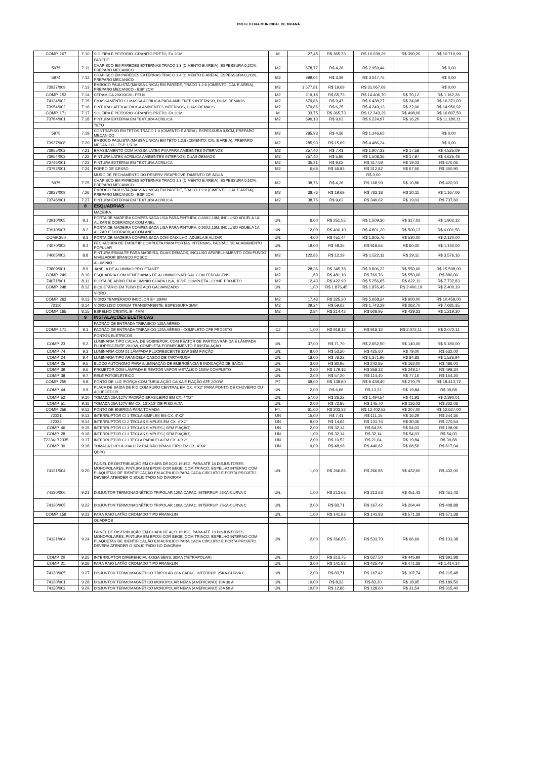PREFEITURA MUNICIPAL DE MUANÁ
| COMP. 167 | 7.10 | SOLEIRA E PEITORIO -GRANITO PRETO, E= 2CM | M | 27,45 | R$ 365,73 | R$ 10.039,29 | R$ 390,20 | R$ 10.710,99 |
| | | PAREDE | | | | | | |
| 5975 | 7.11 | CHAPISCO EM PAREDES EXTERNAS TRACO 1:3 (CIMENTO E AREIA), ESPESSURA 0,2CM, PREPARO MECANICO | M2 | 678,77 | R$ 4,36 | R$ 2.959,44 | | R$ 0,00 |
| 5974 | 7.12 | CHAPISCO EM PAREDES EXTERNAS TRACO 1:4 (CIMENTO E AREIA), ESPESSURA 0,2CM, PREPARO MECANICO | M2 | 899,04 | R$ 3,39 | R$ 3.047,75 | | R$ 0,00 |
| 73927/009 | 7.13 | EMBOCO PAULISTA (MASSA ÚNICA) EM PAREDE, TRACO 1:2:8 (CIMENTO, CAL E AREIA), PREPARO MECANICO - ESP 2CM | M2 | 1.577,81 | R$ 19,69 | R$ 31.067,08 | | R$ 0,00 |
| COMP. 152 | 7.14 | CERAMICA 20X20CM - PEI III | M2 | 219,18 | R$ 65,73 | R$ 14.406,70 | R$ 70,12 | R$ 1.162,26 |
| 74134/002 | 7.15 | EMASSAMENTO C/ MASSA ACRILICA PARA AMBIENTES INTERNSO, DUAS DEMAOS | M2 | 679,86 | R$ 9,47 | R$ 6.438,27 | R$ 24,08 | R$ 16.371,03 |
| 73954/002 | 7.16 | PINTURA LATEX ACRILICA AMBIENTES INTERNOS, DUAS DEMAOS | M2 | 679,86 | R$ 6,25 | R$ 4.249,13 | R$ 22,00 | R$ 14.956,92 |
| COMP. 171 | 7.17 | SOLEIRA E PEITORIO -GRANITO PRETO, E= 2CM | M | 33,75 | R$ 365,73 | R$ 12.343,39 | R$ 498,00 | R$ 16.807,50 |
| 73764/001 | 7.18 | PINTURA EXTERNA EM TEXTURA ACRILICA | M2 | 690,13 | R$ 9,02 | R$ 6.224,97 | R$ 16,20 | R$ 11.180,11 |
| | | TETO | | | | | | |
| 5975 | 7.19 | CONTRAPISO EM TETOS TRACO 1:3 (CIMENTO E AREIA), ESPESSURA 0,5CM, PREPARO MECANICO | M2 | 285,93 | R$ 4,36 | R$ 1.246,65 | | R$ 0,00 |
| 73927/008 | 7.20 | EMBOCO PAULISTA (MASSA ÚNICA) EM TETO 1:2:8 (CIMENTO, CAL E AREIA), PREPARO MECANICO - ESP 1,5CM | M2 | 285,93 | R$ 15,69 | R$ 4.486,24 | | R$ 0,00 |
| 73955/002 | 7.21 | EMASSAMENTO COM MASSA LATEX PVA PARA AMBIENTES INTERNOS | M2 | 257,40 | R$ 7,41 | R$ 1.907,33 | R$ 17,58 | R$ 4.525,09 |
| 73954/002 | 7.22 | PINTURA LATEX ACRILICA AMBIENTES INTERNOS, DUAS DEMAOS | M2 | 257,40 | R$ 5,86 | R$ 1.508,36 | R$ 17,97 | R$ 4.625,48 |
| 73746/001 | 7.23 | PINTURA EXTERNA EM TEXTURA ACRILICA | M2 | 35,21 | R$ 9,02 | R$ 317,59 | R$ 19,03 | R$ 670,05 |
| 73792/001 | 7.24 | FORRO DE GESSO | M2 | 6,68 | R$ 46,83 | R$ 312,82 | R$ 67,50 | R$ 450,90 |
| | | MURO DE FECHAMENTO DO RESERV. REAPROVEITAMENTO DE ÁGUA | | | | R$ 0,00 | | |
| 5975 | 7.25 | CHAPISCO EM PAREDES EXTERNAS TRACO 1:3 (CIMENTO E AREIA), ESPESSURA 0,5CM, PREPARO MECANICO | M2 | 38,76 | R$ 4,36 | R$ 168,99 | R$ 10,86 | R$ 420,93 |
| 73927/009 | 7.26 | EMBOCO PAULISTA (MASSA ÚNICA) EM PAREDE, TRACO 1:2:8 (CIMENTO, CAL E AREIA), PREPARO MECANICO - ESP 2CM | M2 | 38,76 | R$ 19,69 | R$ 763,18 | R$ 30,11 | R$ 1.167,06 |
| 73746/001 | 7.27 | PINTURA EXTERNA EM TEXTURA ACRILICA | M2 | 38,76 | R$ 9,02 | R$ 349,62 | R$ 19,03 | R$ 737,60 |
| | 8 | ESQUADRIAS | | | | | | |
| | | MADEIRA | | | | | | |
| 73910/005 | 8.1 | PORTA DE MADEIRA COMPENSADA LISA PARA PINTURA, 0,80X2,10M, INCLUSO ADUELA 1A, ALIZAR E DOBRADIÇA COM ANEL | UN. | 6,00 | R$ 251,55 | R$ 1.509,30 | R$ 317,02 | R$ 1.902,12 |
| 73910/007 | 8.2 | PORTA DE MADEIRA COMPENSADA LISA PARA PINTURA, 0,90X2,10M, INCLUSO ADUELA 1A, ALIZAR E DOBRADIÇA COM ANEL | UN. | 12,00 | R$ 400,10 | R$ 4.801,20 | R$ 500,13 | R$ 6.001,56 |
| COMP.250 | 8.3 | PORTA DE MADEIRA COMPENSADA COM CAIXILHO, ADUELA E ALIZAR | UN. | 4,00 | R$ 451,44 | R$ 1.805,76 | R$ 530,00 | R$ 2.120,00 |
| 74070/003 | 8.4 | FECHADURA DE EMBUTIR COMPLETA PARA PORTAS INTERNAS, PADRÃO DE ACABAMENTO POPULAR | UN. | 19,00 | R$ 48,35 | R$ 918,65 | R$ 60,00 | R$ 1.140,00 |
| 74065/002 | 8.8 | PINTURA ESMALTE PARA MADEIRA, DUAS DEMAOS, INCLUSO APARELHAMENTO COM FUNDO NIVELADOR BRANCO FOSCO | M2 | 122,85 | R$ 12,39 | R$ 1.522,11 | R$ 29,11 | R$ 3.576,16 |
| | | ALUMÍNIO | | | | | | |
| 73809/001 | 8.9 | JANELA DE ALUMINIO PROJETANTE | M2 | 28,36 | R$ 345,78 | R$ 9.806,32 | R$ 550,00 | R$ 15.598,00 |
| COMP. 249 | 8.10 | ESQUADRIA COM VENEZIANAS DE ALUMINIO NATURAL COM FERRAGENS | M2 | 1,60 | R$ 481,10 | R$ 769,76 | R$ 550,00 | R$ 880,00 |
| 74071/001 | 8.11 | PORTA DE ABRIR EM ALUMINIO CHAPA LISA, 1F/2F, COMPLETA - CONF. PROJETO | M2 | 12,43 | R$ 422,90 | R$ 5.256,65 | R$ 622,11 | R$ 7.732,83 |
| COMP. 248 | 8.12 | BICILETÁRIO EM TUBO DE AÇO GALVANIZADO | UN. | 1,00 | R$ 1.876,45 | R$ 1.876,45 | R$ 2.400,19 | R$ 2.400,19 |
| | | VIDRO | | | | | | |
| COMP. 263 | 8.13 | VIDRO TEMPERADO INCOLOR E= 10MM | M2 | 17,43 | R$ 325,20 | R$ 5.668,24 | R$ 600,00 | R$ 10.458,00 |
| 72116 | 8.14 | VIDRO LISO COMUM TRANSPARENTE, ESPESSURA 3MM | M2 | 29,24 | R$ 59,62 | R$ 1.743,29 | R$ 262,70 | R$ 7.681,35 |
| COMP. 165 | 8.15 | ESPELHO CRISTAL E= 4MM | M2 | 2,84 | R$ 214,42 | R$ 608,95 | R$ 429,33 | R$ 1.219,30 |
| | 9 | INSTALAÇÕES ELÉTRICAS | | | | | | |
| | | PADRÃO DE ENTRADA TRIFASICO 125A AÉREO | | | | | | |
| COMP. 171 | 9.1 | PADRÃO DE ENTRADA TRIFÁSICO 125A AÉREO - COMPLETO CFE PROJETO | CJ | 1,00 | R$ 918,12 | R$ 918,12 | R$ 2.072,11 | R$ 2.072,11 |
| | | PONTOS ELÉTRICOS | | | | | | |
| COMP. 23 | 9.2 | LUMINARIA TIPO CALHA, DE SOBREPOR, COM REATOR DE PARTIDA RÁPIDA E LÂMPADA FLUORESCENTE 2X20W, COMPLETA-FORNECIMENTO E INSTALAÇÃO | UN. | 37,00 | R$ 71,70 | R$ 2.652,90 | R$ 140,00 | R$ 5.180,00 |
| COMP. 74 | 9.3 | LUMINARIA COM 01 LÂMPADA FLUORESCENTE 32W SEM FIAÇÃO | UN. | 8,00 | R$ 53,20 | R$ 425,60 | R$ 79,00 | R$ 632,00 |
| COMP. 24 | 9.4 | LUMINARIA TIPO ARANDELA-CASCO DE TARTARUGA | UN. | 18,00 | R$ 76,22 | R$ 1.371,96 | R$ 84,83 | R$ 1.526,94 |
| COMP. 25 | 9.5 | BLOCO AUTONOMO PARA ILUMINAÇÃO DE EMERGÊNCIA E INDICAÇÃO DE SAÍDA | UN. | 3,00 | R$ 80,95 | R$ 242,85 | R$ 162,00 | R$ 486,00 |
| COMP. 39 | 9.6 | PROJETOR COM LÂMPADA E REATOR VAPOR METÁLICO 150W COMPLETO | UN. | 2,00 | R$ 179,16 | R$ 358,32 | R$ 249,17 | R$ 498,34 |
| COMP. 38 | 9.7 | RELÉ FOTOELÉTRICO | UN. | 2,00 | R$ 57,20 | R$ 114,40 | R$ 77,10 | R$ 154,20 |
| COMP. 255 | 9.8 | PONTO DE LUZ /FORÇA COM TUBULAÇÃO CAIXA E FIAÇÃO ATÉ 2OOW | PT | 68,00 | R$ 138,80 | R$ 9.438,40 | R$ 270,79 | R$ 18.413,72 |
| COMP. 44 | 9.9 | PLACA DE SAÍDA DE FIO COM FURO CENTRAL EM CX. 4"X2" PARA PONTO DE CHUVEIRO OU AQUECEDOR | UN. | 2,00 | R$ 6,66 | R$ 13,32 | R$ 19,84 | R$ 39,68 |
| COMP. 52 | 9.10 | TOMADA 20A/127V PADRÃO BRASILEIRO EM CX. 4"X2" | UN. | 57,00 | R$ 26,22 | R$ 1.494,54 | R$ 41,93 | R$ 2.390,01 |
| COMP. 51 | 9.11 | TOMADA 20A/127V EM CX. 10"X10" DE PISO ALTA | UN. | 2,00 | R$ 72,85 | R$ 145,70 | R$ 116,03 | R$ 232,06 |
| COMP. 256 | 9.12 | PONTO DE ENERGIA PARA TOMADA | PT. | 61,00 | R$ 203,32 | R$ 12.402,52 | R$ 207,00 | R$ 12.627,00 |
| 72331 | 9.13 | INTERRUPTOR C/ 1 TECLA SIMPLES EM CX. 4"X2" | UN | 15,00 | R$ 7,41 | R$ 111,15 | R$ 16,29 | R$ 244,35 |
| 72332 | 9.14 | INTERRUPTOR C/ 2 TECLAS SIMPLES EM CX. 4"X2" | UN | 9,00 | R$ 14,64 | R$ 131,76 | R$ 30,06 | R$ 270,54 |
| COMP. 46 | 9.15 | INTERRUPTOR C/ 3 TECLAS SIMPLES ( SEM FIAÇÃO) | UN | 2,00 | R$ 32,14 | R$ 64,28 | R$ 54,03 | R$ 108,06 |
| COMP. 28 | 9.16 | INTERRUPTOR C/ 3 TECLAS SIMPLES ( SEM FIAÇÃO) | UN | 1,00 | R$ 32,14 | R$ 32,14 | R$ 54,03 | R$ 54,03 |
| 72334+72335 | 9.17 | INTERRUPTOR C/ 1 TECLA PARALELA EM CX. 4"X2" | UN | 2,00 | R$ 10,52 | R$ 21,04 | R$ 19,84 | R$ 39,68 |
| COMP. 30 | 9.18 | TOMADA DUPLA 20A/127V PADRÃO BRASILEIRO EM CX. 4"X4" | UN | 9,00 | R$ 48,98 | R$ 440,82 | R$ 68,56 | R$ 617,04 |
| | | QDPG | | | | | | |
| 74131/004 | 9.20 | PAINEL DE DISTRIBUIÇÃO EM CHAPA DE AÇO 16USG, PARA ATÉ 18 DISJUNTORES MONOPOLARES, PINTURA EM EPOXI COR BEGE, COM TRINCO, ESPELHO INTERNO COM PLAQUETAS DE IDENTIFICAÇÃO EM ACRILICO PARA CADA CIRCUITO E PORTA PROJETO, DEVERÁ ATENDER O SOLICITADO NO DIAGRAM | UN. | 1,00 | R$ 266,85 | R$ 266,85 | R$ 432,00 | R$ 432,00 |
| 74130/006 | 9.21 | DISJUNTOR TERMONAGNÉTICO TRIPOLAR 125A CAPAC. INTERRUP. 25KA-CURVA C | UN. | 1,00 | R$ 213,63 | R$ 213,63 | R$ 451,43 | R$ 451,43 |
| 74130/005 | 9.22 | DISJUNTOR TERMONAGNÉTICO TRIPOLAR 100A CAPAC. INTERRUP. 25KA-CURVA C | UN. | 2,00 | R$ 83,71 | R$ 167,42 | R$ 204,44 | R$ 408,88 |
| COMP. 159 | 9.23 | PARA RAIO LATÃO CROMADO TIPO FRANKLIN | UN. | 1,00 | R$ 141,83 | R$ 141,83 | R$ 571,38 | R$ 571,38 |
| | | QUADROS | | | | | | |
| 74131/004 | 9.24 | PAINEL DE DISTRIBUIÇÃO EM CHAPA DE AÇO 16USG, PARA ATÉ 18 DISJUNTORES MONOPOLARES, PINTURA EM EPOXI COR BEGE, COM TRINCO, ESPELHO INTERNO COM PLAQUETAS DE IDENTIFICAÇÃO EM ACRILICO PARA CADA CIRCUITO E PORTA PROJETO, DEVERÁ ATENDER O SOLICITADO NO DIAGRAM | UN. | 2,00 | R$ 266,85 | R$ 533,70 | R$ 66,69 | R$ 133,38 |
| COMP. 20 | 9.25 | INTERRUPTOR DIFERENCIAL 4X63A SENS. 30MA (TETRAPOLAR) | UN. | 2,00 | R$ 313,75 | R$ 627,50 | R$ 445,99 | R$ 891,98 |
| COMP. 21 | 9.26 | PARA RAIO LATÃO CROMADO TIPO FRANKLIN | UN. | 3,00 | R$ 141,83 | R$ 425,49 | R$ 471,38 | R$ 1.414,14 |
| 74130/005 | 9.27 | DISJUNTOR TERMOMAGNÉTICO TRIPOLAR 80A CAPAC. INTERRUP. 25KA-CURVA C | UN. | 2,00 | R$ 83,71 | R$ 167,42 | R$ 107,74 | R$ 215,48 |
| 74130/001 | 9.28 | DISJUNTOR TERMOMAGNÉTICO MONOPOLAR NEMA (AMERICANO) 10A 30 A | UN. | 10,00 | R$ 8,33 | R$ 83,30 | R$ 18,95 | R$ 189,50 |
| 74130/002 | 9.29 | DISJUNTOR TERMOMAGNÉTICO MONOPOLAR NEMA (AMERICANO) 35A 50 A | UN. | 10,00 | R$ 12,86 | R$ 128,60 | R$ 31,54 | R$ 315,40 |